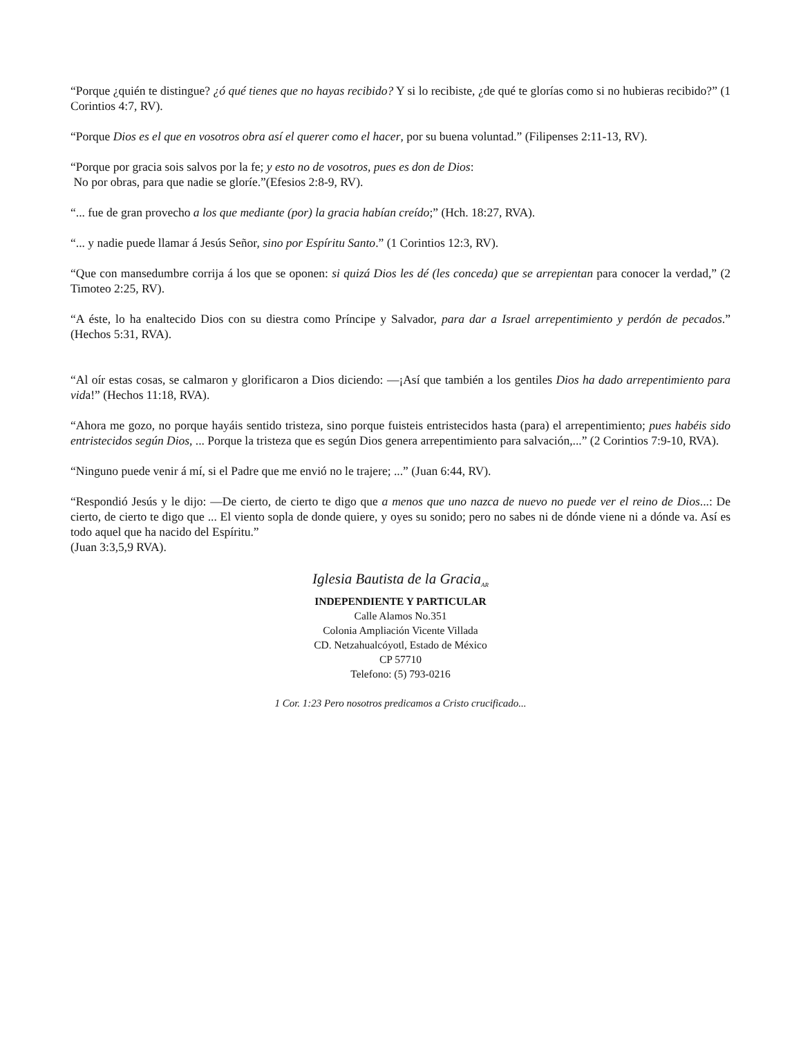“Porque ¿quién te distingue? ¿ó qué tienes que no hayas recibido? Y si lo recibiste, ¿de qué te glorías como si no hubieras recibido?” (1 Corintios 4:7, RV).
“Porque Dios es el que en vosotros obra así el querer como el hacer, por su buena voluntad.” (Filipenses 2:11-13, RV).
“Porque por gracia sois salvos por la fe; y esto no de vosotros, pues es don de Dios:
No por obras, para que nadie se gloríe.”(Efesios 2:8-9, RV).
“... fue de gran provecho a los que mediante (por) la gracia habían creído;” (Hch. 18:27, RVA).
“... y nadie puede llamar á Jesús Señor, sino por Espíritu Santo.” (1 Corintios 12:3, RV).
“Que con mansedumbre corrija á los que se oponen: si quizá Dios les dé (les conceda) que se arrepientan para conocer la verdad,” (2 Timoteo 2:25, RV).
“A éste, lo ha enaltecido Dios con su diestra como Príncipe y Salvador, para dar a Israel arrepentimiento y perdón de pecados.” (Hechos 5:31, RVA).
“Al oír estas cosas, se calmaron y glorificaron a Dios diciendo: —¡Así que también a los gentiles Dios ha dado arrepentimiento para vida!” (Hechos 11:18, RVA).
“Ahora me gozo, no porque hayáis sentido tristeza, sino porque fuisteis entristecidos hasta (para) el arrepentimiento; pues habéis sido entristecidos según Dios, ... Porque la tristeza que es según Dios genera arrepentimiento para salvación,...” (2 Corintios 7:9-10, RVA).
“Ninguno puede venir á mí, si el Padre que me envió no le trajere; ...” (Juan 6:44, RV).
“Respondió Jesús y le dijo: —De cierto, de cierto te digo que a menos que uno nazca de nuevo no puede ver el reino de Dios...: De cierto, de cierto te digo que ... El viento sopla de donde quiere, y oyes su sonido; pero no sabes ni de dónde viene ni a dónde va. Así es todo aquel que ha nacido del Espíritu.”
(Juan 3:3,5,9 RVA).
Iglesia Bautista de la Gracia<sub>AR</sub>
INDEPENDIENTE Y PARTICULAR
Calle Alamos No.351
Colonia Ampliación Vicente Villada
CD. Netzahualcóyotl, Estado de México
CP 57710
Telefono: (5) 793-0216
1 Cor. 1:23 Pero nosotros predicamos a Cristo crucificado...